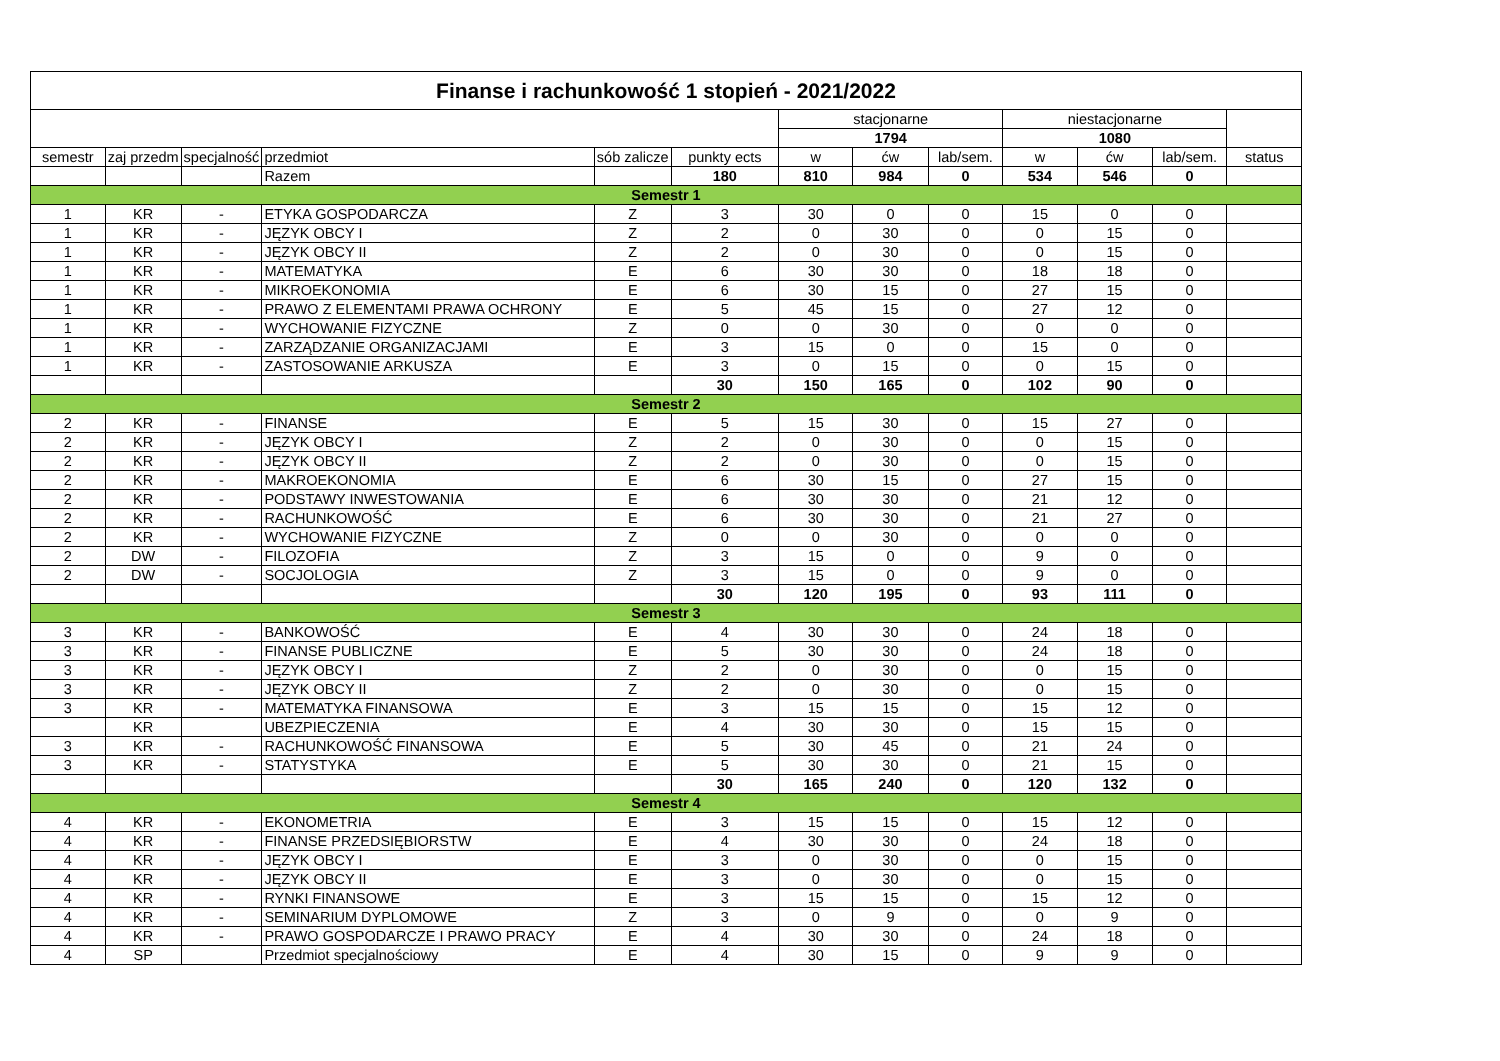| Finanse i rachunkowość 1 stopień - 2021/2022 | | | | | | | | | | | | |
| --- | --- | --- | --- | --- | --- | --- | --- | --- | --- | --- | --- | --- |
| | | | | | | stacjonarne | | | niestacjonarne | | | |
| | | | | | | 1794 | | | 1080 | | | |
| semestr | zaj przedm | specjalność | przedmiot | sób zalicze | punkty ects | w | ćw | lab/sem. | w | ćw | lab/sem. | status |
| | | | Razem | | 180 | 810 | 984 | 0 | 534 | 546 | 0 | |
| Semestr 1 | | | | | | | | | | | | |
| 1 | KR | - | ETYKA GOSPODARCZA | Z | 3 | 30 | 0 | 0 | 15 | 0 | 0 | |
| 1 | KR | - | JĘZYK OBCY I | Z | 2 | 0 | 30 | 0 | 0 | 15 | 0 | |
| 1 | KR | - | JĘZYK OBCY II | Z | 2 | 0 | 30 | 0 | 0 | 15 | 0 | |
| 1 | KR | - | MATEMATYKA | E | 6 | 30 | 30 | 0 | 18 | 18 | 0 | |
| 1 | KR | - | MIKROEKONOMIA | E | 6 | 30 | 15 | 0 | 27 | 15 | 0 | |
| 1 | KR | - | PRAWO Z ELEMENTAMI PRAWA OCHRONY | E | 5 | 45 | 15 | 0 | 27 | 12 | 0 | |
| 1 | KR | - | WYCHOWANIE FIZYCZNE | Z | 0 | 0 | 30 | 0 | 0 | 0 | 0 | |
| 1 | KR | - | ZARZĄDZANIE ORGANIZACJAMI | E | 3 | 15 | 0 | 0 | 15 | 0 | 0 | |
| 1 | KR | - | ZASTOSOWANIE ARKUSZA | E | 3 | 0 | 15 | 0 | 0 | 15 | 0 | |
| | | | | | 30 | 150 | 165 | 0 | 102 | 90 | 0 | |
| Semestr 2 | | | | | | | | | | | | |
| 2 | KR | - | FINANSE | E | 5 | 15 | 30 | 0 | 15 | 27 | 0 | |
| 2 | KR | - | JĘZYK OBCY I | Z | 2 | 0 | 30 | 0 | 0 | 15 | 0 | |
| 2 | KR | - | JĘZYK OBCY II | Z | 2 | 0 | 30 | 0 | 0 | 15 | 0 | |
| 2 | KR | - | MAKROEKONOMIA | E | 6 | 30 | 15 | 0 | 27 | 15 | 0 | |
| 2 | KR | - | PODSTAWY INWESTOWANIA | E | 6 | 30 | 30 | 0 | 21 | 12 | 0 | |
| 2 | KR | - | RACHUNKOWOŚĆ | E | 6 | 30 | 30 | 0 | 21 | 27 | 0 | |
| 2 | KR | - | WYCHOWANIE FIZYCZNE | Z | 0 | 0 | 30 | 0 | 0 | 0 | 0 | |
| 2 | DW | - | FILOZOFIA | Z | 3 | 15 | 0 | 0 | 9 | 0 | 0 | |
| 2 | DW | - | SOCJOLOGIA | Z | 3 | 15 | 0 | 0 | 9 | 0 | 0 | |
| | | | | | 30 | 120 | 195 | 0 | 93 | 111 | 0 | |
| Semestr 3 | | | | | | | | | | | | |
| 3 | KR | - | BANKOWOŚĆ | E | 4 | 30 | 30 | 0 | 24 | 18 | 0 | |
| 3 | KR | - | FINANSE PUBLICZNE | E | 5 | 30 | 30 | 0 | 24 | 18 | 0 | |
| 3 | KR | - | JĘZYK OBCY I | Z | 2 | 0 | 30 | 0 | 0 | 15 | 0 | |
| 3 | KR | - | JĘZYK OBCY II | Z | 2 | 0 | 30 | 0 | 0 | 15 | 0 | |
| 3 | KR | - | MATEMATYKA FINANSOWA | E | 3 | 15 | 15 | 0 | 15 | 12 | 0 | |
| | KR | | UBEZPIECZENIA | E | 4 | 30 | 30 | 0 | 15 | 15 | 0 | |
| 3 | KR | - | RACHUNKOWOŚĆ FINANSOWA | E | 5 | 30 | 45 | 0 | 21 | 24 | 0 | |
| 3 | KR | - | STATYSTYKA | E | 5 | 30 | 30 | 0 | 21 | 15 | 0 | |
| | | | | | 30 | 165 | 240 | 0 | 120 | 132 | 0 | |
| Semestr 4 | | | | | | | | | | | | |
| 4 | KR | - | EKONOMETRIA | E | 3 | 15 | 15 | 0 | 15 | 12 | 0 | |
| 4 | KR | - | FINANSE PRZEDSIĘBIORSTW | E | 4 | 30 | 30 | 0 | 24 | 18 | 0 | |
| 4 | KR | - | JĘZYK OBCY I | E | 3 | 0 | 30 | 0 | 0 | 15 | 0 | |
| 4 | KR | - | JĘZYK OBCY II | E | 3 | 0 | 30 | 0 | 0 | 15 | 0 | |
| 4 | KR | - | RYNKI FINANSOWE | E | 3 | 15 | 15 | 0 | 15 | 12 | 0 | |
| 4 | KR | - | SEMINARIUM DYPLOMOWE | Z | 3 | 0 | 9 | 0 | 0 | 9 | 0 | |
| 4 | KR | - | PRAWO GOSPODARCZE I PRAWO PRACY | E | 4 | 30 | 30 | 0 | 24 | 18 | 0 | |
| 4 | SP | | Przedmiot specjalnościowy | E | 4 | 30 | 15 | 0 | 9 | 9 | 0 | |